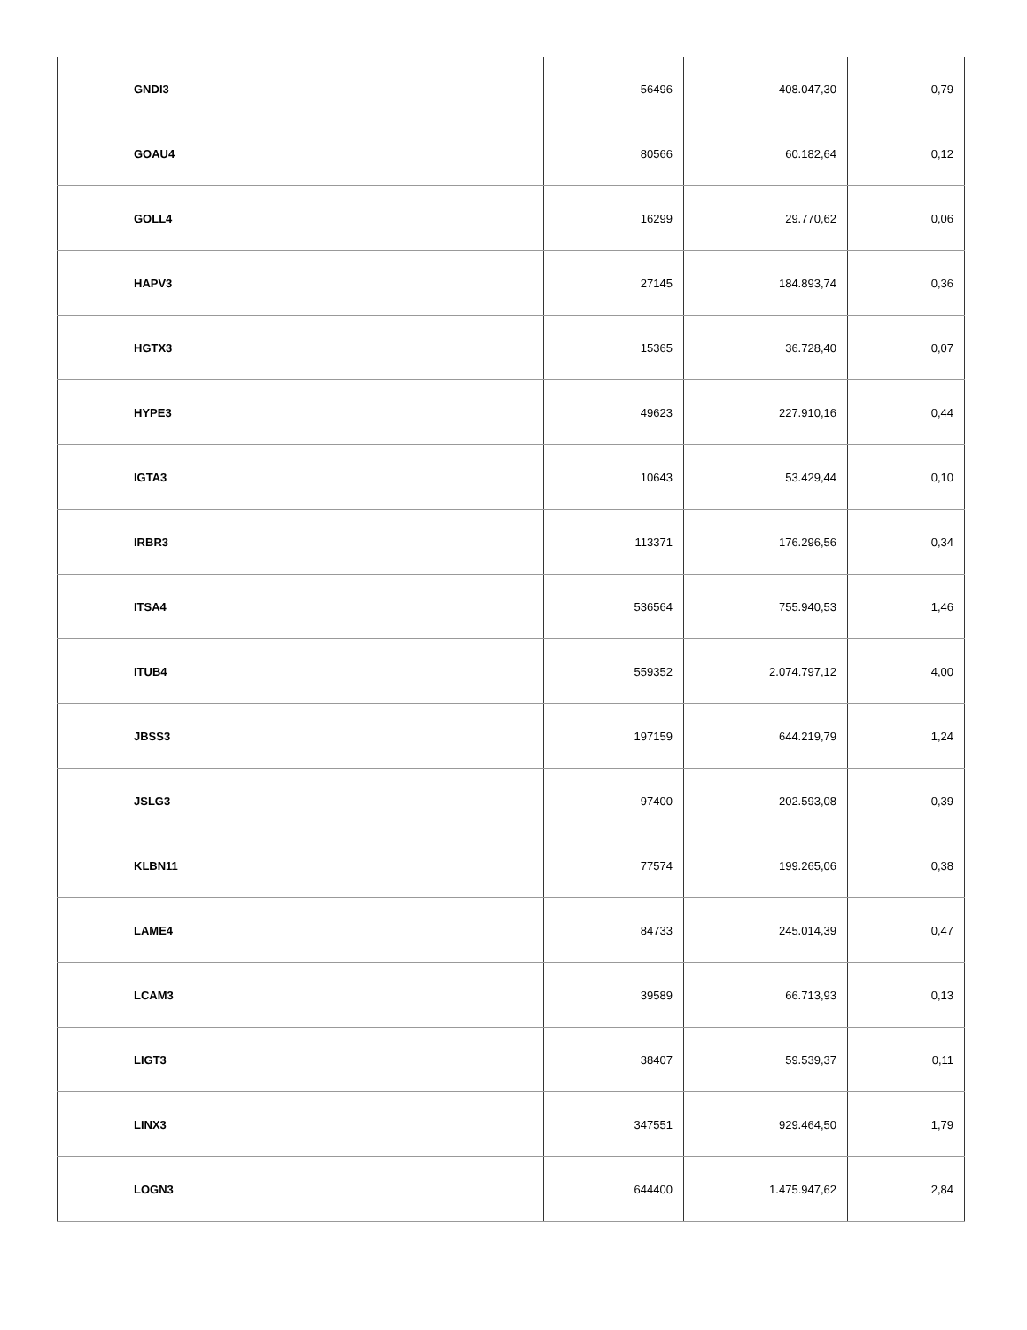| GNDI3 | 56496 | 408.047,30 | 0,79 |
| GOAU4 | 80566 | 60.182,64 | 0,12 |
| GOLL4 | 16299 | 29.770,62 | 0,06 |
| HAPV3 | 27145 | 184.893,74 | 0,36 |
| HGTX3 | 15365 | 36.728,40 | 0,07 |
| HYPE3 | 49623 | 227.910,16 | 0,44 |
| IGTA3 | 10643 | 53.429,44 | 0,10 |
| IRBR3 | 113371 | 176.296,56 | 0,34 |
| ITSA4 | 536564 | 755.940,53 | 1,46 |
| ITUB4 | 559352 | 2.074.797,12 | 4,00 |
| JBSS3 | 197159 | 644.219,79 | 1,24 |
| JSLG3 | 97400 | 202.593,08 | 0,39 |
| KLBN11 | 77574 | 199.265,06 | 0,38 |
| LAME4 | 84733 | 245.014,39 | 0,47 |
| LCAM3 | 39589 | 66.713,93 | 0,13 |
| LIGT3 | 38407 | 59.539,37 | 0,11 |
| LINX3 | 347551 | 929.464,50 | 1,79 |
| LOGN3 | 644400 | 1.475.947,62 | 2,84 |